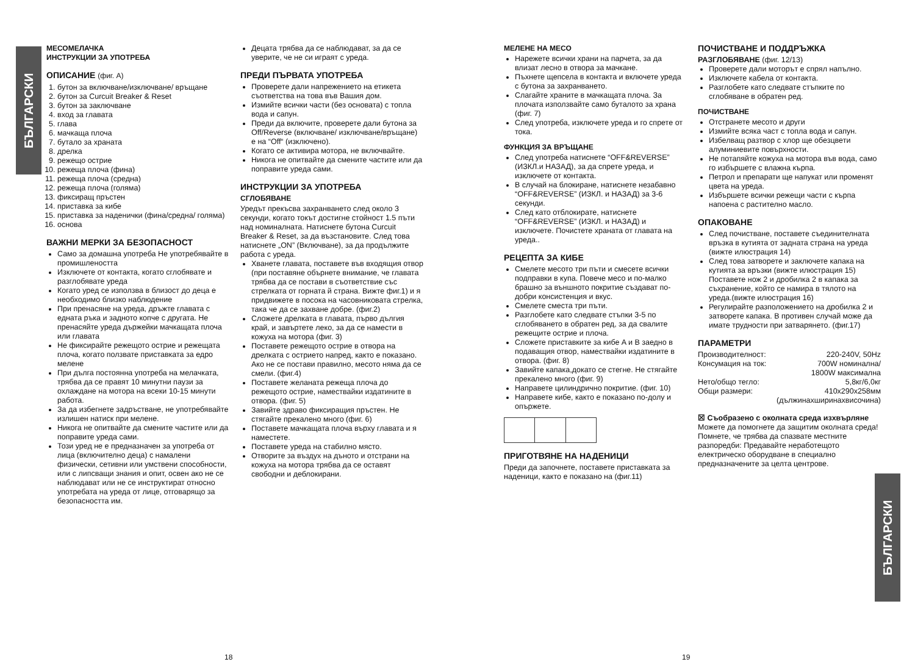БЪЛГАРСКИ
БЪЛГАРСКИ
МЕСОМЕЛАЧКА
ИНСТРУКЦИИ ЗА УПОТРЕБА
ОПИСАНИЕ (фиг. A)
1. бутон за включване/изключване/ връщане
2. бутон за Curcuit Breaker & Reset
3. бутон за заключване
4. вход за главата
5. глава
6. мачкаща плоча
7. бутало за храната
8. дрелка
9. режещо острие
10. режеща плоча (фина)
11. режеща плоча (средна)
12. режеща плоча (голяма)
13. фиксиращ пръстен
14. приставка за кибе
15. приставка за наденички (фина/средна/ голяма)
16. основа
ВАЖНИ МЕРКИ ЗА БЕЗОПАСНОСТ
Само за домашна употреба Не употребявайте в промишлеността
Изключете от контакта, когато сглобявате и разглобявате уреда
Когато уред се използва в близост до деца е необходимо близко наблюдение
При пренасяне на уреда, дръжте главата с едната ръка и задното копче с другата. Не пренасяйте уреда държейки мачкащата плоча или главата
Не фиксирайте режещото острие и режещата плоча, когато ползвате приставката за едро мелене
При дълга постоянна употреба на мелачката, трябва да се правят 10 минутни паузи за охлаждане на мотора на всеки 10-15 минути работа.
За да избегнете задръстване, не употребявайте излишен натиск при мелене.
Никога не опитвайте да смените частите или да поправите уреда сами.
Този уред не е предназначен за употреба от лица (включително деца) с намалени физически, сетивни или умствени способности, или с липсващи знания и опит, освен ако не се наблюдават или не се инструктират относно употребата на уреда от лице, отговарящо за безопасността им.
Децата трябва да се наблюдават, за да се уверите, че не си играят с уреда.
ПРЕДИ ПЪРВАТА УПОТРЕБА
Проверете дали напрежението на етикета съответства на това във Вашия дом.
Измийте всички части (без основата) с топла вода и сапун.
Преди да включите, проверете дали бутона за Off/Reverse (включване/ изключване/връщане) е на “Off“ (изключено).
Когато се активира мотора, не включвайте.
Никога не опитвайте да смените частите или да поправите уреда сами.
ИНСТРУКЦИИ ЗА УПОТРЕБА
СГЛОБЯВАНЕ
Уредът прекъсва захранването след около 3 секунди, когато токът достигне стойност 1.5 пъти над номиналната. Натиснете бутона Curcuit Breaker & Reset, за да възстановите. След това натиснете „ON” (Включване), за да продължите работа с уреда.
Хванете главата, поставете във входящия отвор (при поставяне обърнете внимание, че главата трябва да се постави в съответствие със стрелката от горната й страна. Вижте фиг.1) и я придвижете в посока на часовниковата стрелка, така че да се захване добре. (фиг.2)
Сложете дрелката в главата, първо дългия край, и завъртете леко, за да се намести в кожуха на мотора (фиг. 3)
Поставете режещото острие в отвора на дрелката с острието напред, както е показано. Ако не се постави правилно, месото няма да се смели. (фиг.4)
Поставете желаната режеща плоча до режещото острие, намествайки издатините в отвора. (фиг. 5)
Завийте здраво фиксиращия пръстен. Не стягайте прекалено много (фиг. 6)
Поставете мачкащата плоча върху главата и я наместете.
Поставете уреда на стабилно място.
Отворите за въздух на дъното и отстрани на кожуха на мотора трябва да се оставят свободни и деблокирани.
18
МЕЛЕНЕ НА МЕСО
Нарежете всички храни на парчета, за да влизат лесно в отвора за мачкане.
Пъхнете щепсела в контакта и включете уреда с бутона за захранването.
Слагайте храните в мачкащата плоча. За плочата използвайте само буталото за храна (фиг. 7)
След употреба, изключете уреда и го спрете от тока.
ФУНКЦИЯ ЗА ВРЪЩАНЕ
След употреба натиснете “OFF&REVERSE” (ИЗКЛ.и НАЗАД), за да спрете уреда, и изключете от контакта.
В случай на блокиране, натиснете незабавно “OFF&REVERSE” (ИЗКЛ. и НАЗАД) за 3-6 секунди.
След като отблокирате, натиснете “OFF&REVERSE” (ИЗКЛ. и НАЗАД) и изключете. Почистете храната от главата на уреда..
РЕЦЕПТА ЗА КИБЕ
Смелете месото три пъти и смесете всички подправки в купа. Повече месо и по-малко брашно за външното покритие създават по-добри консистенция и вкус.
Смелете сместа три пъти.
Разглобете като следвате стъпки 3-5 по сглобяването в обратен ред, за да свалите режещите острие и плоча.
Сложете приставките за кибе A и B заедно в подаващия отвор, намествайки издатините в отвора. (фиг. 8)
Завийте капака,докато се стегне. Не стягайте прекалено много (фиг. 9)
Направете цилиндрично покритие. (фиг. 10)
Направете кибе, както е показано по-долу и опържете.
ПРИГОТВЯНЕ НА НАДЕНИЦИ
Преди да започнете, поставете приставката за наденици, както е показано на (фиг.11)
ПОЧИСТВАНЕ И ПОДДРЪЖКА
РАЗГЛОБЯВАНЕ (фиг. 12/13)
Проверете дали моторът е спрял напълно.
Изключете кабела от контакта.
Разглобете като следвате стъпките по сглобяване в обратен ред.
ПОЧИСТВАНЕ
Отстранете месото и други
Измийте всяка част с топла вода и сапун.
Избелващ разтвор с хлор ще обезцвети алуминиевите повърхности.
Не потапяйте кожуха на мотора във вода, само го избършете с влажна кърпа.
Петрол и препарати ще напукат или променят цвета на уреда.
Избършете всички режещи части с кърпа напоена с растително масло.
ОПАКОВАНЕ
След почистване, поставете съединителната връзка в кутията от задната страна на уреда (вижте илюстрация 14)
След това затворете и заключете капака на кутията за връзки (вижте илюстрация 15)
Поставете нож 2 и дробилка 2 в капака за съхранение, който се намира в тялото на уреда.(вижте илюстрация 16)
Регулирайте разположението на дробилка 2 и затворете капака. В противен случай може да имате трудности при затварянето. (фиг.17)
ПАРАМЕТРИ
| Производителност: | 220-240V, 50Hz |
| Консумация на ток: | 700W номинална/ 1800W максимална |
| Нето/общо тегло: | 5,8кг/6,0кг |
| Общи размери: | 410x290x258мм (дължинахширинахвисочина) |
☒ Съобразено с околната среда изхвърляне
Можете да помогнете да защитим околната среда! Помнете, че трябва да спазвате местните разпоредби: Предавайте неработещото електрическо оборудване в специално предназначените за целта центрове.
19